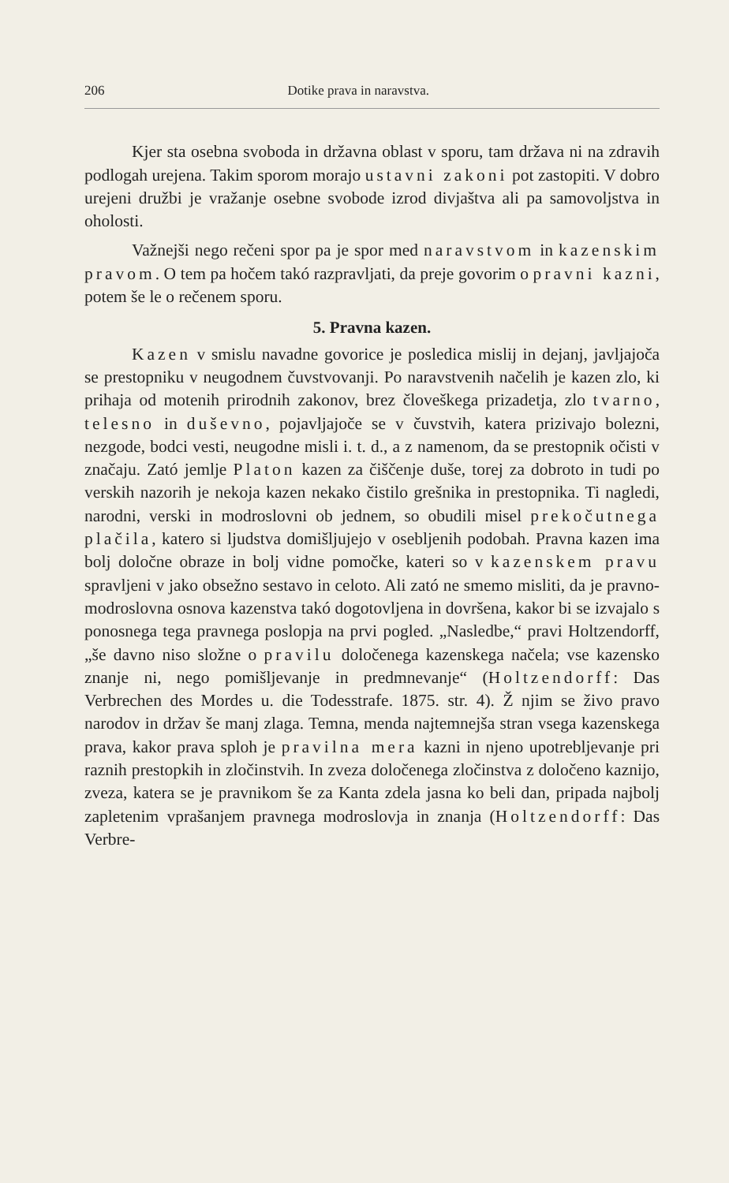206 Dotike prava in naravstva.
Kjer sta osebna svoboda in državna oblast v sporu, tam država ni na zdravih podlogah urejena. Takim sporom morajo ustavni zakoni pot zastopiti. V dobro urejeni družbi je vražanje osebne svobode izrod divjaštva ali pa samovoljstva in oholosti.
Važnejši nego rečeni spor pa je spor med naravstvom in kazenskim pravom. O tem pa hočem takó razpravljati, da preje govorim o pravni kazni, potem še le o rečenem sporu.
5. Pravna kazen.
Kazen v smislu navadne govorice je posledica mislij in dejanj, javljajoča se prestopniku v neugodnem čuvstvovanji. Po naravstvenih načelih je kazen zlo, ki prihaja od motenih prirodnih zakonov, brez človeškega prizadetja, zlo tvarno, telesno in duševno, pojavljajoče se v čuvstvih, katera prizivajo bolezni, nezgode, bodci vesti, neugodne misli i. t. d., a z namenom, da se prestopnik očisti v značaju. Zató jemlje Platon kazen za čiščenje duše, torej za dobroto in tudi po verskih nazorih je nekoja kazen nekako čistilo grešnika in prestopnika. Ti nagledi, narodni, verski in modroslovni ob jednem, so obudili misel prekočutnega plačila, katero si ljudstva domišljujejo v osebljenih podobah. Pravna kazen ima bolj določne obraze in bolj vidne pomočke, kateri so v kazenskem pravu spravljeni v jako obsežno sestavo in celoto. Ali zató ne smemo misliti, da je pravno-modroslovna osnova kazenstva takó dogotovljena in dovršena, kakor bi se izvajalo s ponosnega tega pravnega poslopja na prvi pogled. „Nasledbe,“ pravi Holtzendorff, „še davno niso složne o pravilu določenega kazenskega načela; vse kazensko znanje ni, nego pomišljevanje in predmnevanje“ (Holtzendorff: Das Verbrechen des Mordes u. die Todesstrafe. 1875. str. 4). Ž njim se živo pravo narodov in držav še manj zlaga. Temna, menda najtemnejša stran vsega kazenskega prava, kakor prava sploh je pravilna mera kazni in njeno upotrebljevanje pri raznih prestopkih in zločinstvih. In zveza določenega zločinstva z določeno kaznijo, zveza, katera se je pravnikom še za Kanta zdela jasna ko beli dan, pripada najbolj zapletenim vprašanjem pravnega modroslovja in znanja (Holtzendorff: Das Verbre-